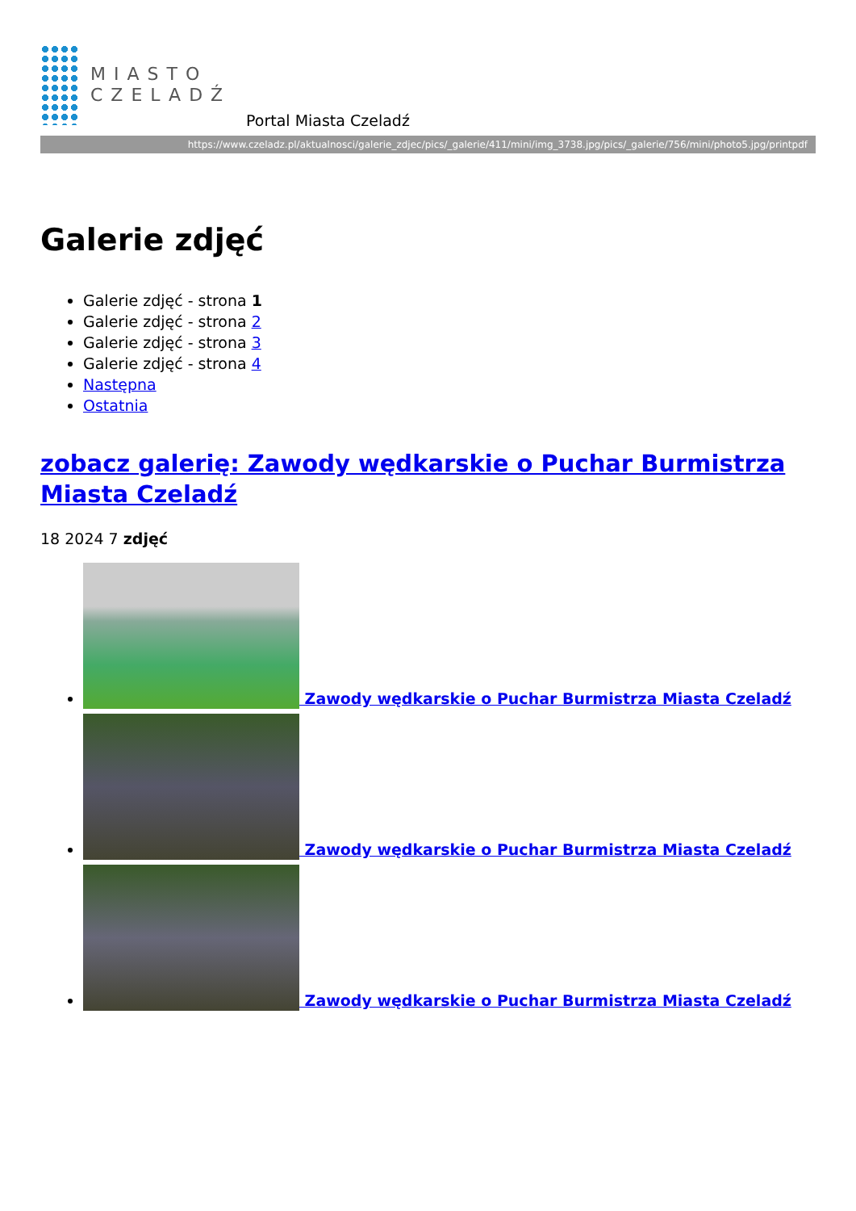MIASTO
CZELADŹ
Portal Miasta Czeladź
https://www.czeladz.pl/aktualnosci/galerie_zdjec/pics/_galerie/411/mini/img_3738.jpg/pics/_galerie/756/mini/photo5.jpg/printpdf
Galerie zdjęć
Galerie zdjęć - strona 1
Galerie zdjęć - strona 2
Galerie zdjęć - strona 3
Galerie zdjęć - strona 4
Następna
Ostatnia
zobacz galerię: Zawody wędkarskie o Puchar Burmistrza Miasta Czeladź
18 2024 7 zdjęć
Zawody wędkarskie o Puchar Burmistrza Miasta Czeladź
Zawody wędkarskie o Puchar Burmistrza Miasta Czeladź
Zawody wędkarskie o Puchar Burmistrza Miasta Czeladź